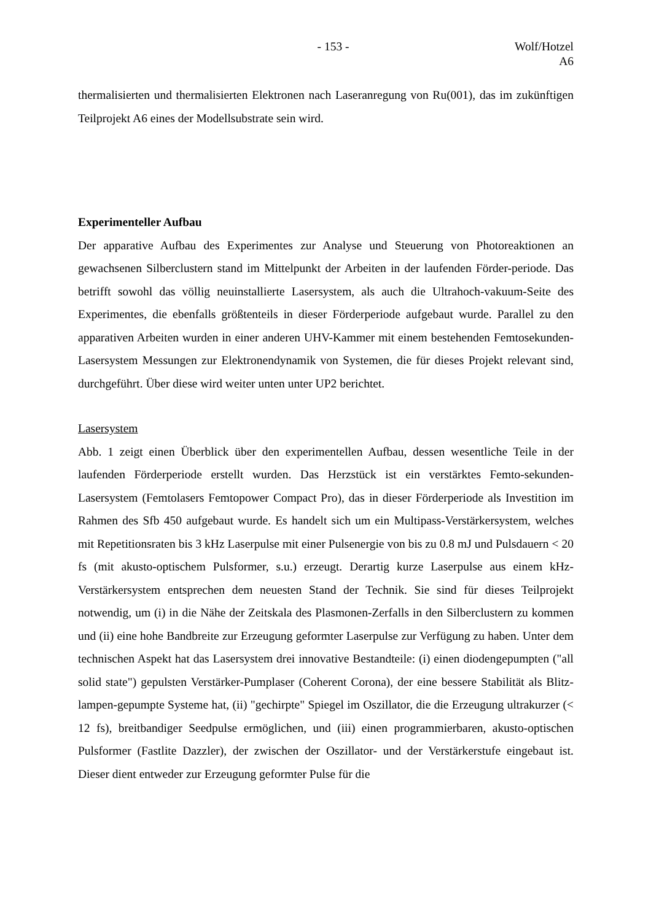- 153 - Wolf/Hotzel
A6
thermalisierten und thermalisierten Elektronen nach Laseranregung von Ru(001), das im zukünftigen Teilprojekt A6 eines der Modellsubstrate sein wird.
Experimenteller Aufbau
Der apparative Aufbau des Experimentes zur Analyse und Steuerung von Photoreaktionen an gewachsenen Silberclustern stand im Mittelpunkt der Arbeiten in der laufenden Förder-periode. Das betrifft sowohl das völlig neuinstallierte Lasersystem, als auch die Ultrahoch-vakuum-Seite des Experimentes, die ebenfalls größtenteils in dieser Förderperiode aufgebaut wurde. Parallel zu den apparativen Arbeiten wurden in einer anderen UHV-Kammer mit einem bestehenden Femtosekunden-Lasersystem Messungen zur Elektronendynamik von Systemen, die für dieses Projekt relevant sind, durchgeführt. Über diese wird weiter unten unter UP2 berichtet.
Lasersystem
Abb. 1 zeigt einen Überblick über den experimentellen Aufbau, dessen wesentliche Teile in der laufenden Förderperiode erstellt wurden. Das Herzstück ist ein verstärktes Femto-sekunden-Lasersystem (Femtolasers Femtopower Compact Pro), das in dieser Förderperiode als Investition im Rahmen des Sfb 450 aufgebaut wurde. Es handelt sich um ein Multipass-Verstärkersystem, welches mit Repetitionsraten bis 3 kHz Laserpulse mit einer Pulsenergie von bis zu 0.8 mJ und Pulsdauern < 20 fs (mit akusto-optischem Pulsformer, s.u.) erzeugt. Derartig kurze Laserpulse aus einem kHz-Verstärkersystem entsprechen dem neuesten Stand der Technik. Sie sind für dieses Teilprojekt notwendig, um (i) in die Nähe der Zeitskala des Plasmonen-Zerfalls in den Silberclustern zu kommen und (ii) eine hohe Bandbreite zur Erzeugung geformter Laserpulse zur Verfügung zu haben. Unter dem technischen Aspekt hat das Lasersystem drei innovative Bestandteile: (i) einen diodengepumpten ("all solid state") gepulsten Verstärker-Pumplaser (Coherent Corona), der eine bessere Stabilität als Blitz-lampen-gepumpte Systeme hat, (ii) "gechirpte" Spiegel im Oszillator, die die Erzeugung ultrakurzer (< 12 fs), breitbandiger Seedpulse ermöglichen, und (iii) einen programmierbaren, akusto-optischen Pulsformer (Fastlite Dazzler), der zwischen der Oszillator- und der Verstärkerstufe eingebaut ist. Dieser dient entweder zur Erzeugung geformter Pulse für die